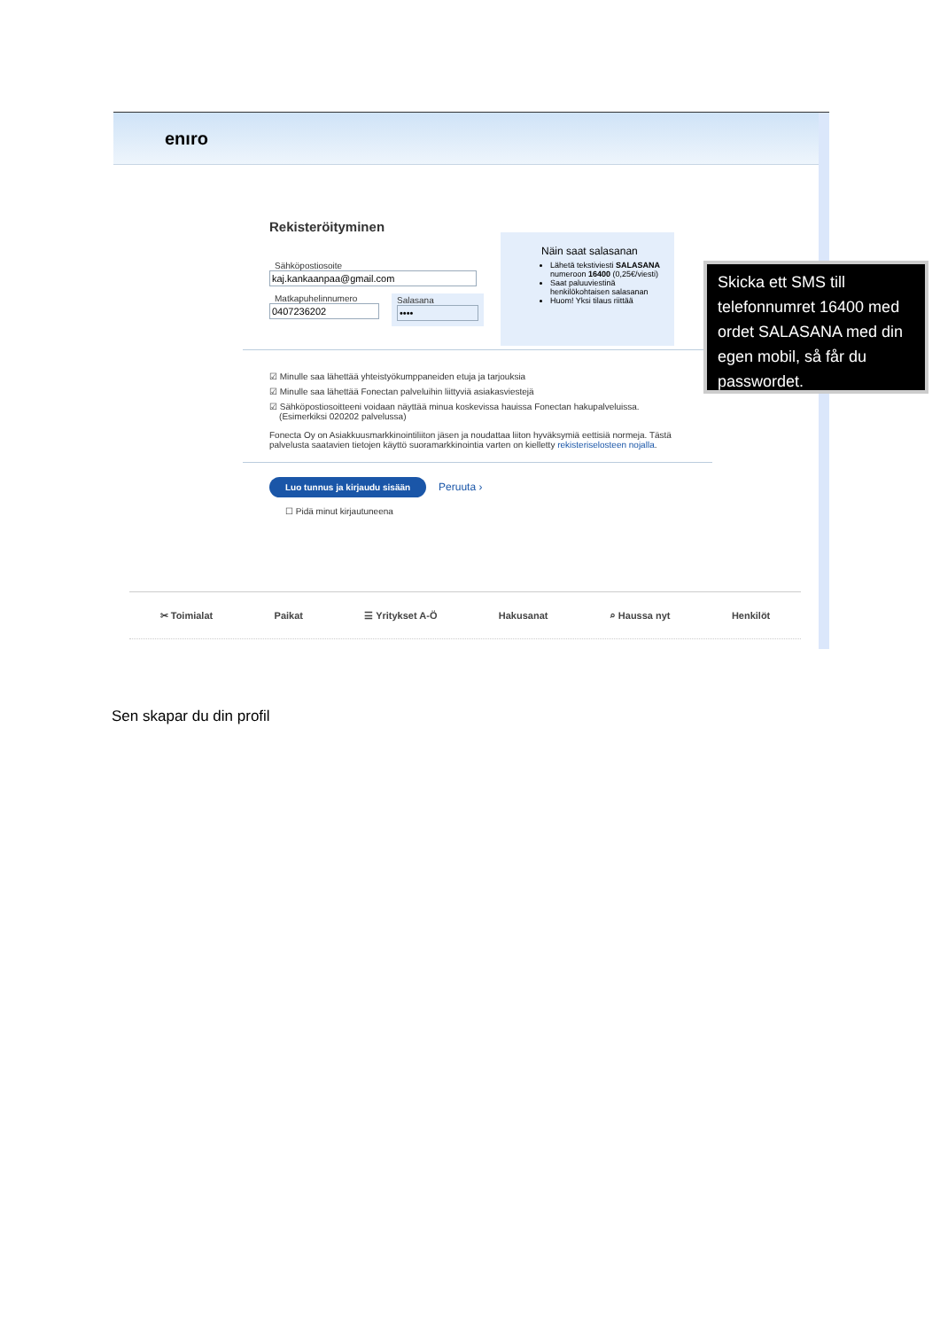enıro
Rekisteröityminen
Sähköpostiosoite
kaj.kankaanpaa@gmail.com
Matkapuhelinnumero
0407236202
Salasana
••••
☑ Minulle saa lähettää yhteistyökumppaneiden etuja ja tarjouksia
☑ Minulle saa lähettää Fonectan palveluihin liittyviä asiakasviestejä
☑ Sähköpostiosoitteeni voidaan näyttää minua koskevissa hauissa Fonectan hakupalveluissa.
(Esimerkiksi 020202 palvelussa)
Fonecta Oy on Asiakkuusmarkkinointiliiton jäsen ja noudattaa liiton hyväksymiä eettisiä normeja. Tästä palvelusta saatavien tietojen käyttö suoramarkkinointia varten on kielletty rekisteriselosteen nojalla.
Luo tunnus ja kirjaudu sisään Peruuta ›
☐ Pidä minut kirjautuneena
Näin saat salasanan
Lähetä tekstiviesti SALASANA numeroon 16400 (0,25€/viesti)
Saat paluuviestinä henkilökohtaisen salasanan
Huom! Yksi tilaus riittää
✂ Toimialat Paikat ☰ Yritykset A-Ö Hakusanat ⌕ Haussa nyt Henkilöt
Skicka ett SMS till telefonnumret 16400 med ordet SALASANA med din egen mobil, så får du passwordet.
Sen skapar du din profil